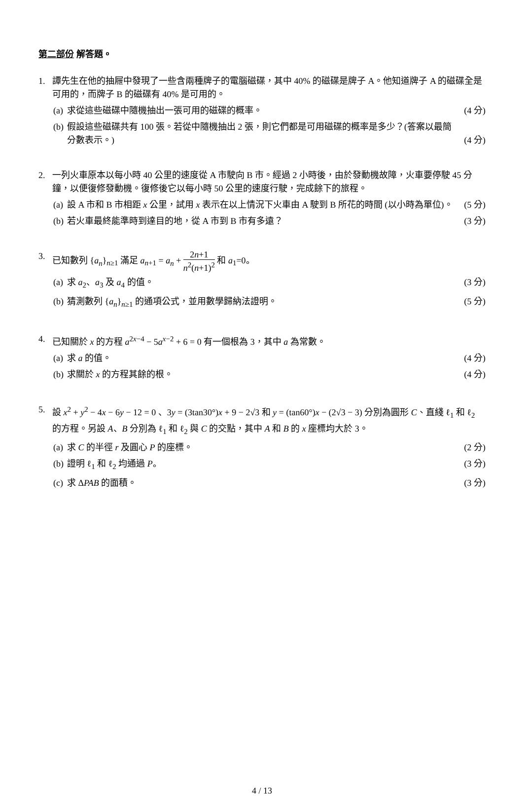第二部份 解答題。
1. 譚先生在他的抽屜中發現了一些含兩種牌子的電腦磁碟，其中 40% 的磁碟是牌子 A。他知道牌子 A 的磁碟全是可用的，而牌子 B 的磁碟有 40% 是可用的。
(a) 求從這些磁碟中隨機抽出一張可用的磁碟的概率。 (4 分)
(b) 假設這些磁碟共有 100 張。若從中隨機抽出 2 張，則它們都是可用磁碟的概率是多少？(答案以最簡分數表示。) (4 分)
2. 一列火車原本以每小時 40 公里的速度從 A 市駛向 B 市。經過 2 小時後，由於發動機故障，火車要停駛 45 分鐘，以便復修發動機。復修後它以每小時 50 公里的速度行駛，完成餘下的旅程。
(a) 設 A 市和 B 市相距 x 公里，試用 x 表示在以上情況下火車由 A 駛到 B 所花的時間 (以小時為單位)。 (5 分)
(b) 若火車最終能準時到達目的地，從 A 市到 B 市有多遠？ (3 分)
3. 已知數列 {a<sub>n</sub>}<sub>n≥1</sub> 滿足 a<sub>n+1</sub> = a<sub>n</sub> + 2n+1 n<sup>2</sup>(n+1)<sup>2</sup> 和 a<sub>1</sub>=0。
(a) 求 a<sub>2</sub>、a<sub>3</sub> 及 a<sub>4</sub> 的值。 (3 分)
(b) 猜測數列 {a<sub>n</sub>}<sub>n≥1</sub> 的通項公式，並用數學歸納法證明。 (5 分)
4. 已知關於 x 的方程 a<sup>2x−4</sup> − 5a<sup>x−2</sup> + 6 = 0 有一個根為 3，其中 a 為常數。
(a) 求 a 的值。 (4 分)
(b) 求關於 x 的方程其餘的根。 (4 分)
5. 設 x<sup>2</sup> + y<sup>2</sup> − 4x − 6y − 12 = 0 、3y = (3tan30°)x + 9 − 2√3 和 y = (tan60°)x − (2√3 − 3) 分別為圓形 C、直綫 ℓ<sub>1</sub> 和 ℓ<sub>2</sub> 的方程。另設 A、B 分別為 ℓ<sub>1</sub> 和 ℓ<sub>2</sub> 與 C 的交點，其中 A 和 B 的 x 座標均大於 3。
(a) 求 C 的半徑 r 及圓心 P 的座標。 (2 分)
(b) 證明 ℓ<sub>1</sub> 和 ℓ<sub>2</sub> 均通過 P。 (3 分)
(c) 求 ΔPAB 的面積。 (3 分)
4 / 13